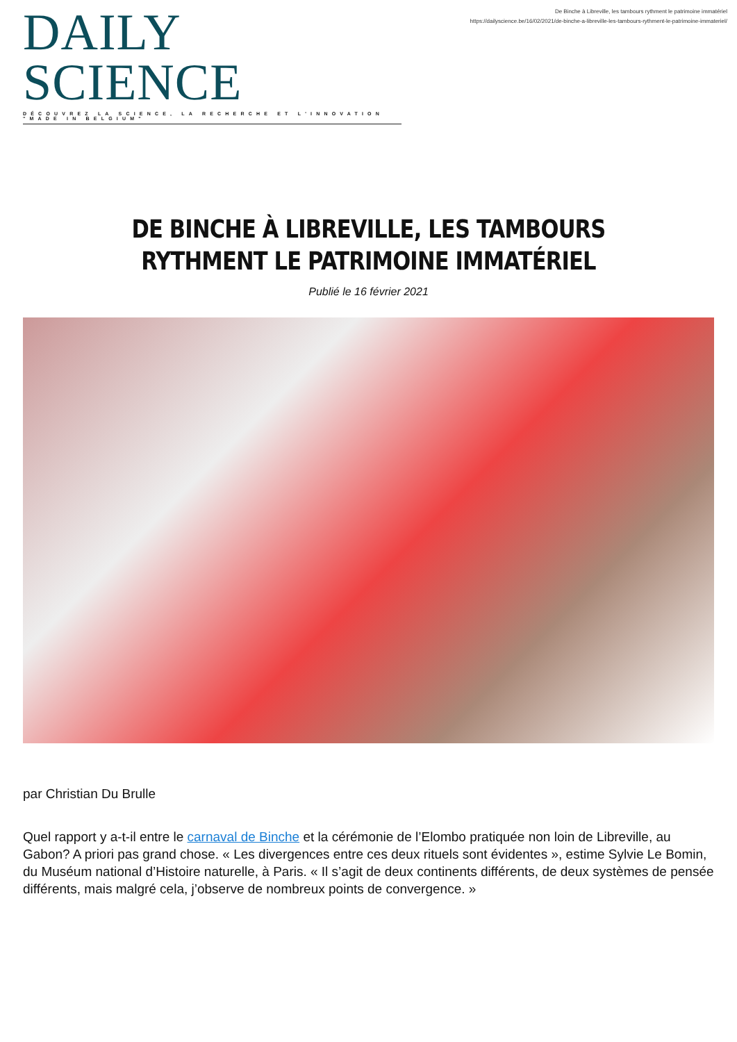DAILY SCIENCE
DÉCOUVREZ LA SCIENCE, LA RECHERCHE ET L'INNOVATION "MADE IN BELGIUM"
De Binche à Libreville, les tambours rythment le patrimoine immatériel
https://dailyscience.be/16/02/2021/de-binche-a-libreville-les-tambours-rythment-le-patrimoine-immateriel/
DE BINCHE À LIBREVILLE, LES TAMBOURS RYTHMENT LE PATRIMOINE IMMATÉRIEL
Publié le 16 février 2021
par Christian Du Brulle
Quel rapport y a-t-il entre le carnaval de Binche et la cérémonie de l’Elombo pratiquée non loin de Libreville, au Gabon? A priori pas grand chose. « Les divergences entre ces deux rituels sont évidentes », estime Sylvie Le Bomin, du Muséum national d’Histoire naturelle, à Paris. « Il s’agit de deux continents différents, de deux systèmes de pensée différents, mais malgré cela, j’observe de nombreux points de convergence. »